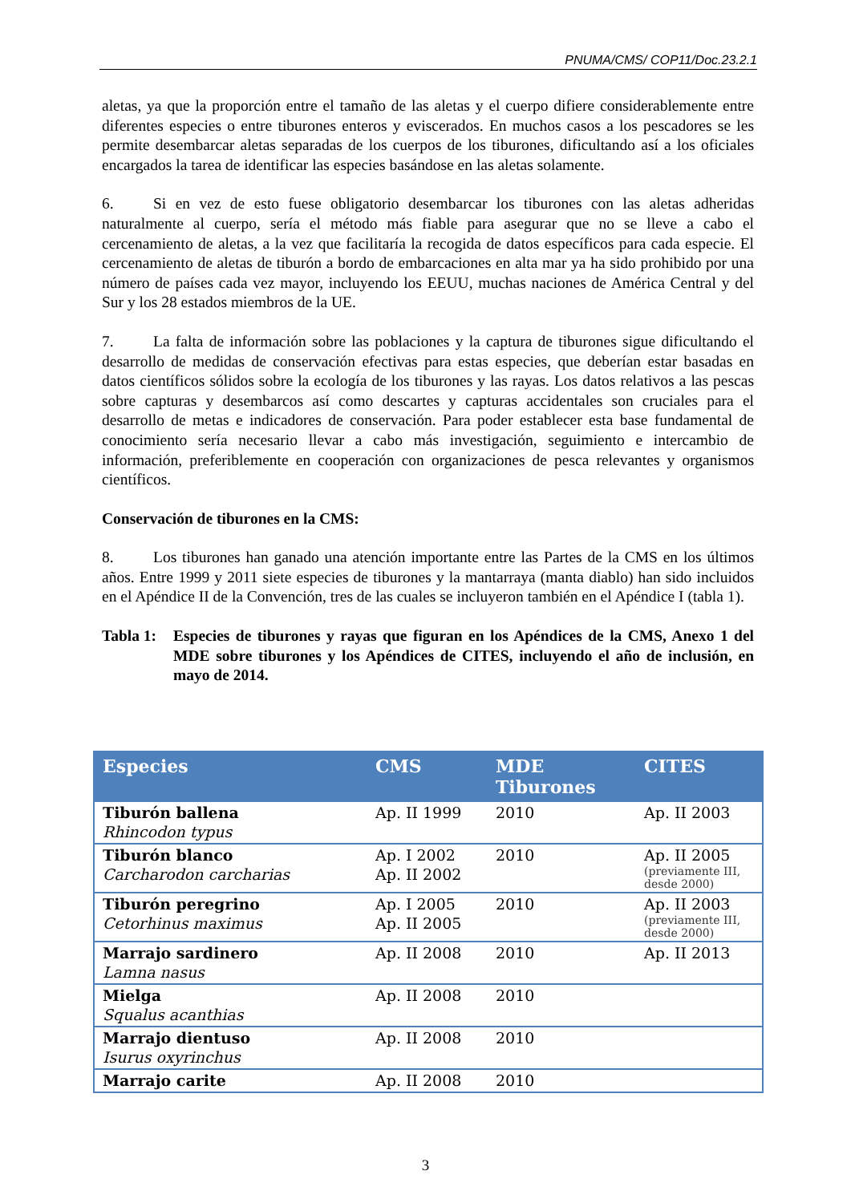PNUMA/CMS/ COP11/Doc.23.2.1
aletas, ya que la proporción entre el tamaño de las aletas y el cuerpo difiere considerablemente entre diferentes especies o entre tiburones enteros y eviscerados. En muchos casos a los pescadores se les permite desembarcar aletas separadas de los cuerpos de los tiburones, dificultando así a los oficiales encargados la tarea de identificar las especies basándose en las aletas solamente.
6. Si en vez de esto fuese obligatorio desembarcar los tiburones con las aletas adheridas naturalmente al cuerpo, sería el método más fiable para asegurar que no se lleve a cabo el cercenamiento de aletas, a la vez que facilitaría la recogida de datos específicos para cada especie. El cercenamiento de aletas de tiburón a bordo de embarcaciones en alta mar ya ha sido prohibido por una número de países cada vez mayor, incluyendo los EEUU, muchas naciones de América Central y del Sur y los 28 estados miembros de la UE.
7. La falta de información sobre las poblaciones y la captura de tiburones sigue dificultando el desarrollo de medidas de conservación efectivas para estas especies, que deberían estar basadas en datos científicos sólidos sobre la ecología de los tiburones y las rayas. Los datos relativos a las pescas sobre capturas y desembarcos así como descartes y capturas accidentales son cruciales para el desarrollo de metas e indicadores de conservación. Para poder establecer esta base fundamental de conocimiento sería necesario llevar a cabo más investigación, seguimiento e intercambio de información, preferiblemente en cooperación con organizaciones de pesca relevantes y organismos científicos.
Conservación de tiburones en la CMS:
8. Los tiburones han ganado una atención importante entre las Partes de la CMS en los últimos años. Entre 1999 y 2011 siete especies de tiburones y la mantarraya (manta diablo) han sido incluidos en el Apéndice II de la Convención, tres de las cuales se incluyeron también en el Apéndice I (tabla 1).
Tabla 1: Especies de tiburones y rayas que figuran en los Apéndices de la CMS, Anexo 1 del MDE sobre tiburones y los Apéndices de CITES, incluyendo el año de inclusión, en mayo de 2014.
| Especies | CMS | MDE Tiburones | CITES |
| --- | --- | --- | --- |
| Tiburón ballena Rhincodon typus | Ap. II 1999 | 2010 | Ap. II 2003 |
| Tiburón blanco Carcharodon carcharias | Ap. I 2002 Ap. II 2002 | 2010 | Ap. II 2005 (previamente III, desde 2000) |
| Tiburón peregrino Cetorhinus maximus | Ap. I 2005 Ap. II 2005 | 2010 | Ap. II 2003 (previamente III, desde 2000) |
| Marrajo sardinero Lamna nasus | Ap. II 2008 | 2010 | Ap. II 2013 |
| Mielga Squalus acanthias | Ap. II 2008 | 2010 | |
| Marrajo dientuso Isurus oxyrinchus | Ap. II 2008 | 2010 | |
| Marrajo carite | Ap. II 2008 | 2010 | |
3